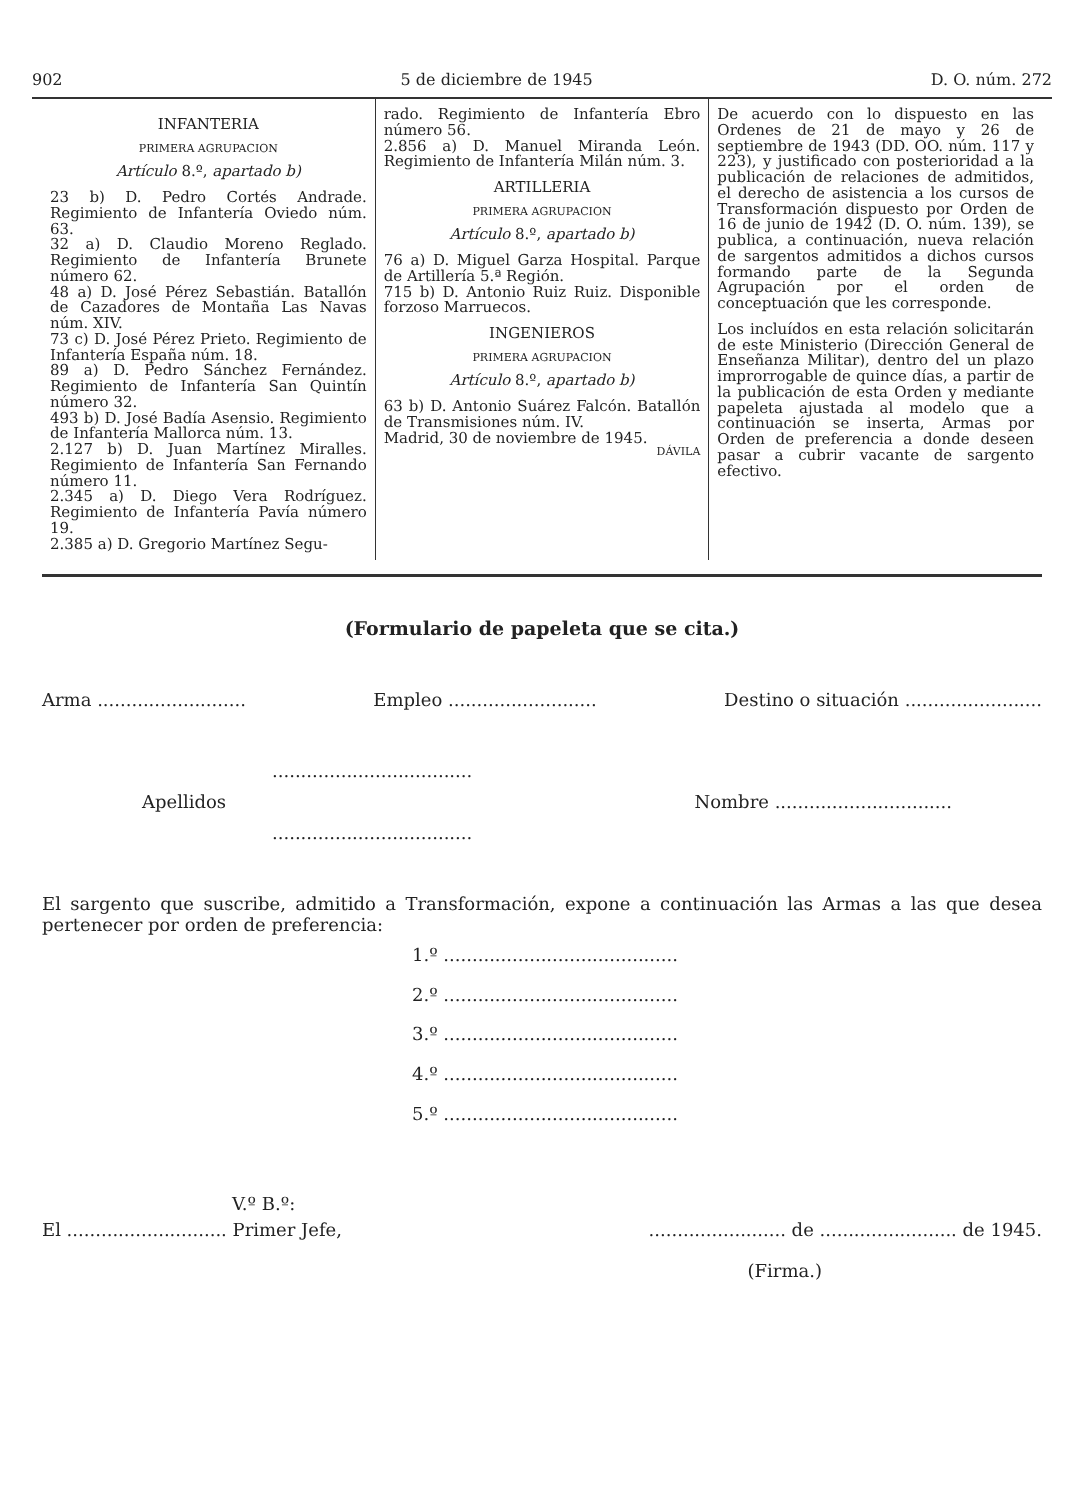902 5 de diciembre de 1945 D. O. núm. 272
INFANTERIA
PRIMERA AGRUPACION
Artículo 8.º, apartado b)
23 b) D. Pedro Cortés Andrade. Regimiento de Infantería Oviedo núm. 63.
32 a) D. Claudio Moreno Reglado. Regimiento de Infantería Brunete número 62.
48 a) D. José Pérez Sebastián. Batallón de Cazadores de Montaña Las Navas núm. XIV.
73 c) D. José Pérez Prieto. Regimiento de Infantería España núm. 18.
89 a) D. Pedro Sánchez Fernández. Regimiento de Infantería San Quintín número 32.
493 b) D. José Badía Asensio. Regimiento de Infantería Mallorca núm. 13.
2.127 b) D. Juan Martínez Miralles. Regimiento de Infantería San Fernando número 11.
2.345 a) D. Diego Vera Rodríguez. Regimiento de Infantería Pavía número 19.
2.385 a) D. Gregorio Martínez Segu-
rado. Regimiento de Infantería Ebro número 56.
2.856 a) D. Manuel Miranda León. Regimiento de Infantería Milán núm. 3.
ARTILLERIA
PRIMERA AGRUPACION
Artículo 8.º, apartado b)
76 a) D. Miguel Garza Hospital. Parque de Artillería 5.ª Región.
715 b) D. Antonio Ruiz Ruiz. Disponible forzoso Marruecos.
INGENIEROS
PRIMERA AGRUPACION
Artículo 8.º, apartado b)
63 b) D. Antonio Suárez Falcón. Batallón de Transmisiones núm. IV.
Madrid, 30 de noviembre de 1945.
DÁVILA
De acuerdo con lo dispuesto en las Ordenes de 21 de mayo y 26 de septiembre de 1943 (DD. OO. núm. 117 y 223), y justificado con posterioridad a la publicación de relaciones de admitidos, el derecho de asistencia a los cursos de Transformación dispuesto por Orden de 16 de junio de 1942 (D. O. núm. 139), se publica, a continuación, nueva relación de sargentos admitidos a dichos cursos formando parte de la Segunda Agrupación por el orden de conceptuación que les corresponde.
Los incluídos en esta relación solicitarán de este Ministerio (Dirección General de Enseñanza Militar), dentro del un plazo improrrogable de quince días, a partir de la publicación de esta Orden y mediante papeleta ajustada al modelo que a continuación se inserta, Armas por Orden de preferencia a donde deseen pasar a cubrir vacante de sargento efectivo.
(Formulario de papeleta que se cita.)
Arma .......................... Empleo .......................... Destino o situación ........................
...................................
Apellidos Nombre ...............................
...................................
El sargento que suscribe, admitido a Transformación, expone a continuación las Armas a las que desea pertenecer por orden de preferencia:
1.º .........................................
2.º .........................................
3.º .........................................
4.º .........................................
5.º .........................................
V.º B.º:
El ............................ Primer Jefe,........................ de ........................ de 1945.
(Firma.)